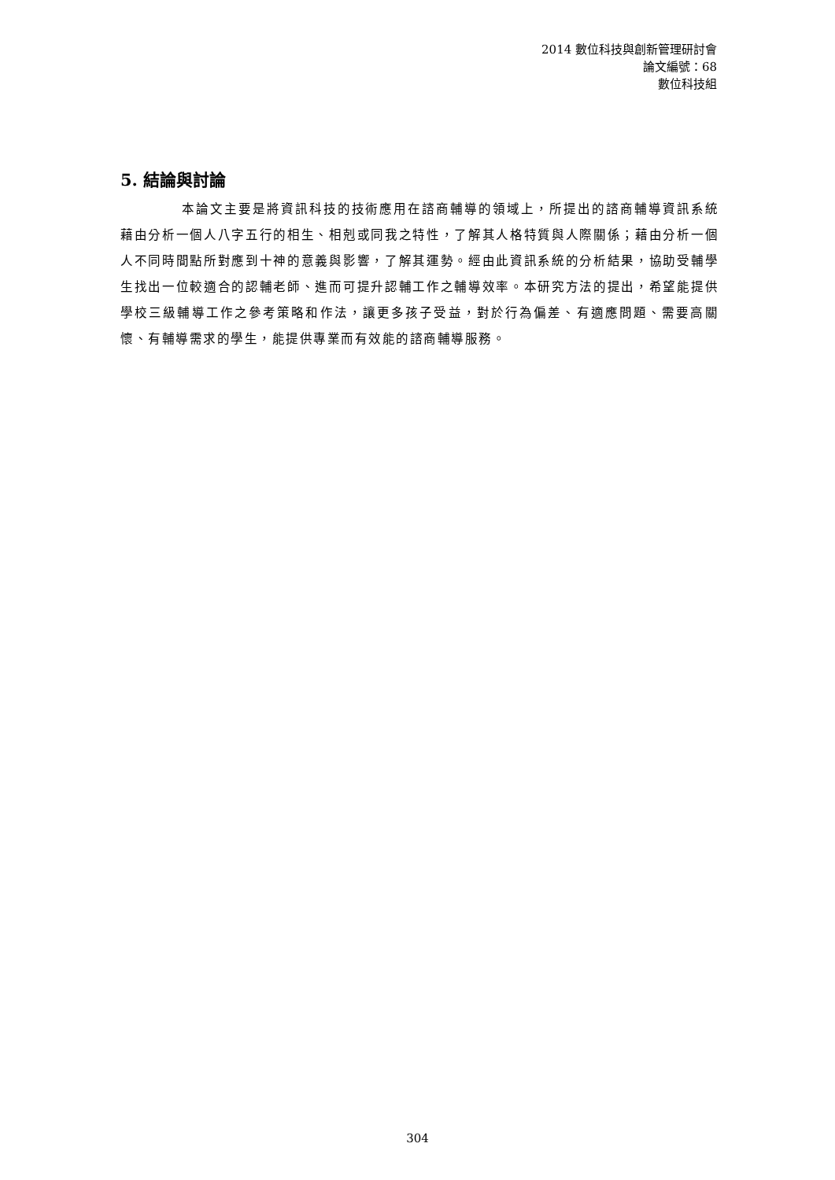2014 數位科技與創新管理研討會
論文編號：68
數位科技組
5. 結論與討論
本論文主要是將資訊科技的技術應用在諮商輔導的領域上，所提出的諮商輔導資訊系統藉由分析一個人八字五行的相生、相剋或同我之特性，了解其人格特質與人際關係；藉由分析一個人不同時間點所對應到十神的意義與影響，了解其運勢。經由此資訊系統的分析結果，協助受輔學生找出一位較適合的認輔老師、進而可提升認輔工作之輔導效率。本研究方法的提出，希望能提供學校三級輔導工作之參考策略和作法，讓更多孩子受益，對於行為偏差、有適應問題、需要高關懷、有輔導需求的學生，能提供專業而有效能的諮商輔導服務。
304